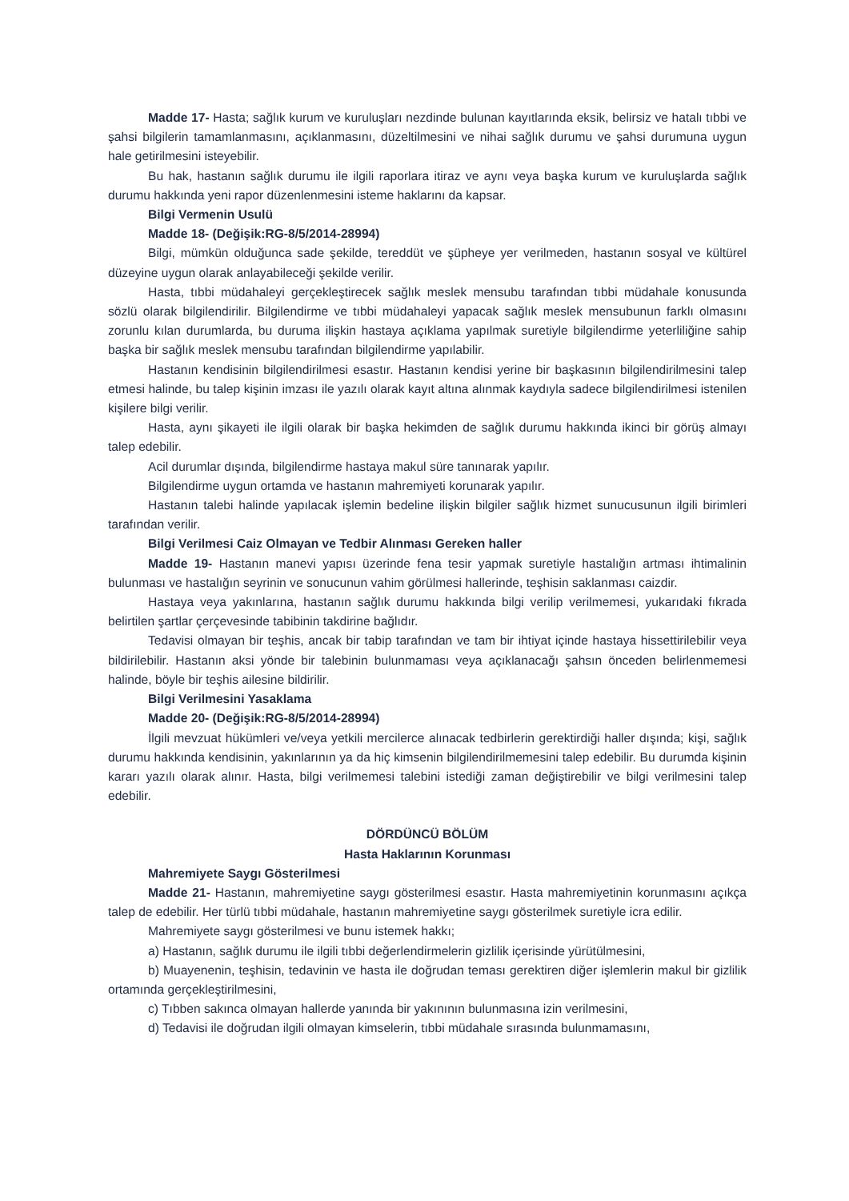Madde 17- Hasta; sağlık kurum ve kuruluşları nezdinde bulunan kayıtlarında eksik, belirsiz ve hatalı tıbbi ve şahsi bilgilerin tamamlanmasını, açıklanmasını, düzeltilmesini ve nihai sağlık durumu ve şahsi durumuna uygun hale getirilmesini isteyebilir.
Bu hak, hastanın sağlık durumu ile ilgili raporlara itiraz ve aynı veya başka kurum ve kuruluşlarda sağlık durumu hakkında yeni rapor düzenlenmesini isteme haklarını da kapsar.
Bilgi Vermenin Usulü
Madde 18- (Değişik:RG-8/5/2014-28994)
Bilgi, mümkün olduğunca sade şekilde, tereddüt ve şüpheye yer verilmeden, hastanın sosyal ve kültürel düzeyine uygun olarak anlayabileceği şekilde verilir.
Hasta, tıbbi müdahaleyi gerçekleştirecek sağlık meslek mensubu tarafından tıbbi müdahale konusunda sözlü olarak bilgilendirilir. Bilgilendirme ve tıbbi müdahaleyi yapacak sağlık meslek mensubunun farklı olmasını zorunlu kılan durumlarda, bu duruma ilişkin hastaya açıklama yapılmak suretiyle bilgilendirme yeterliliğine sahip başka bir sağlık meslek mensubu tarafından bilgilendirme yapılabilir.
Hastanın kendisinin bilgilendirilmesi esastır. Hastanın kendisi yerine bir başkasının bilgilendirilmesini talep etmesi halinde, bu talep kişinin imzası ile yazılı olarak kayıt altına alınmak kaydıyla sadece bilgilendirilmesi istenilen kişilere bilgi verilir.
Hasta, aynı şikayeti ile ilgili olarak bir başka hekimden de sağlık durumu hakkında ikinci bir görüş almayı talep edebilir.
Acil durumlar dışında, bilgilendirme hastaya makul süre tanınarak yapılır.
Bilgilendirme uygun ortamda ve hastanın mahremiyeti korunarak yapılır.
Hastanın talebi halinde yapılacak işlemin bedeline ilişkin bilgiler sağlık hizmet sunucusunun ilgili birimleri tarafından verilir.
Bilgi Verilmesi Caiz Olmayan ve Tedbir Alınması Gereken haller
Madde 19- Hastanın manevi yapısı üzerinde fena tesir yapmak suretiyle hastalığın artması ihtimalinin bulunması ve hastalığın seyrinin ve sonucunun vahim görülmesi hallerinde, teşhisin saklanması caizdir.
Hastaya veya yakınlarına, hastanın sağlık durumu hakkında bilgi verilip verilmemesi, yukarıdaki fıkrada belirtilen şartlar çerçevesinde tabibinin takdirine bağlıdır.
Tedavisi olmayan bir teşhis, ancak bir tabip tarafından ve tam bir ihtiyat içinde hastaya hissettirilebilir veya bildirilebilir. Hastanın aksi yönde bir talebinin bulunmaması veya açıklanacağı şahsın önceden belirlenmemesi halinde, böyle bir teşhis ailesine bildirilir.
Bilgi Verilmesini Yasaklama
Madde 20- (Değişik:RG-8/5/2014-28994)
İlgili mevzuat hükümleri ve/veya yetkili mercilerce alınacak tedbirlerin gerektirdiği haller dışında; kişi, sağlık durumu hakkında kendisinin, yakınlarının ya da hiç kimsenin bilgilendirilmemesini talep edebilir. Bu durumda kişinin kararı yazılı olarak alınır. Hasta, bilgi verilmemesi talebini istediği zaman değiştirebilir ve bilgi verilmesini talep edebilir.
DÖRDÜNCÜ BÖLÜM
Hasta Haklarının Korunması
Mahremiyete Saygı Gösterilmesi
Madde 21- Hastanın, mahremiyetine saygı gösterilmesi esastır. Hasta mahremiyetinin korunmasını açıkça talep de edebilir. Her türlü tıbbi müdahale, hastanın mahremiyetine saygı gösterilmek suretiyle icra edilir.
Mahremiyete saygı gösterilmesi ve bunu istemek hakkı;
a) Hastanın, sağlık durumu ile ilgili tıbbi değerlendirmelerin gizlilik içerisinde yürütülmesini,
b) Muayenenin, teşhisin, tedavinin ve hasta ile doğrudan teması gerektiren diğer işlemlerin makul bir gizlilik ortamında gerçekleştirilmesini,
c) Tıbben sakınca olmayan hallerde yanında bir yakınının bulunmasına izin verilmesini,
d) Tedavisi ile doğrudan ilgili olmayan kimselerin, tıbbi müdahale sırasında bulunmamasını,